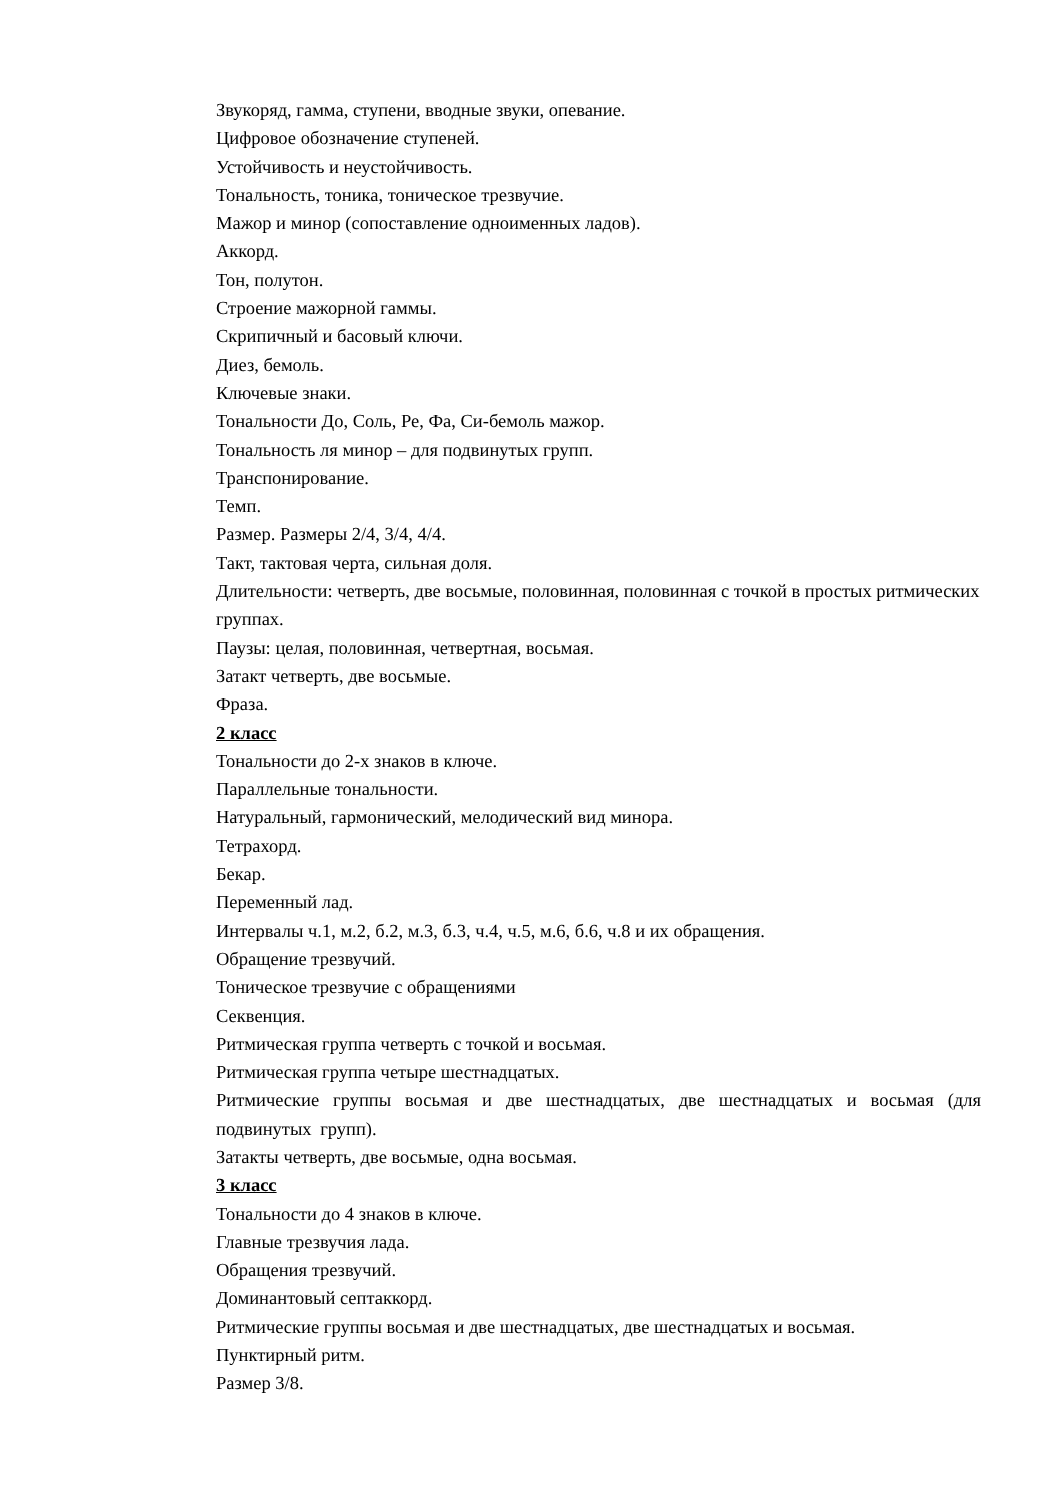Звукоряд, гамма, ступени, вводные звуки, опевание.
Цифровое обозначение ступеней.
Устойчивость и неустойчивость.
Тональность, тоника, тоническое трезвучие.
Мажор и минор (сопоставление одноименных ладов).
Аккорд.
Тон, полутон.
Строение мажорной гаммы.
Скрипичный и басовый ключи.
Диез, бемоль.
Ключевые знаки.
Тональности До, Соль, Ре, Фа, Си-бемоль мажор.
Тональность ля минор – для подвинутых групп.
Транспонирование.
Темп.
Размер. Размеры 2/4, 3/4, 4/4.
Такт, тактовая черта, сильная доля.
Длительности: четверть, две восьмые, половинная, половинная с точкой в простых ритмических группах.
Паузы: целая, половинная, четвертная, восьмая.
Затакт четверть, две восьмые.
Фраза.
2 класс
Тональности до 2-х знаков в ключе.
Параллельные тональности.
Натуральный, гармонический, мелодический вид минора.
Тетрахорд.
Бекар.
Переменный лад.
Интервалы ч.1, м.2, б.2, м.3, б.3, ч.4, ч.5, м.6, б.6, ч.8 и их обращения.
Обращение трезвучий.
Тоническое трезвучие с обращениями
Секвенция.
Ритмическая группа четверть с точкой и восьмая.
Ритмическая группа четыре шестнадцатых.
Ритмические группы восьмая и две шестнадцатых, две шестнадцатых и восьмая (для подвинутых групп).
Затакты четверть, две восьмые, одна восьмая.
3 класс
Тональности до 4 знаков в ключе.
Главные трезвучия лада.
Обращения трезвучий.
Доминантовый септаккорд.
Ритмические группы восьмая и две шестнадцатых, две шестнадцатых и восьмая.
Пунктирный ритм.
Размер 3/8.